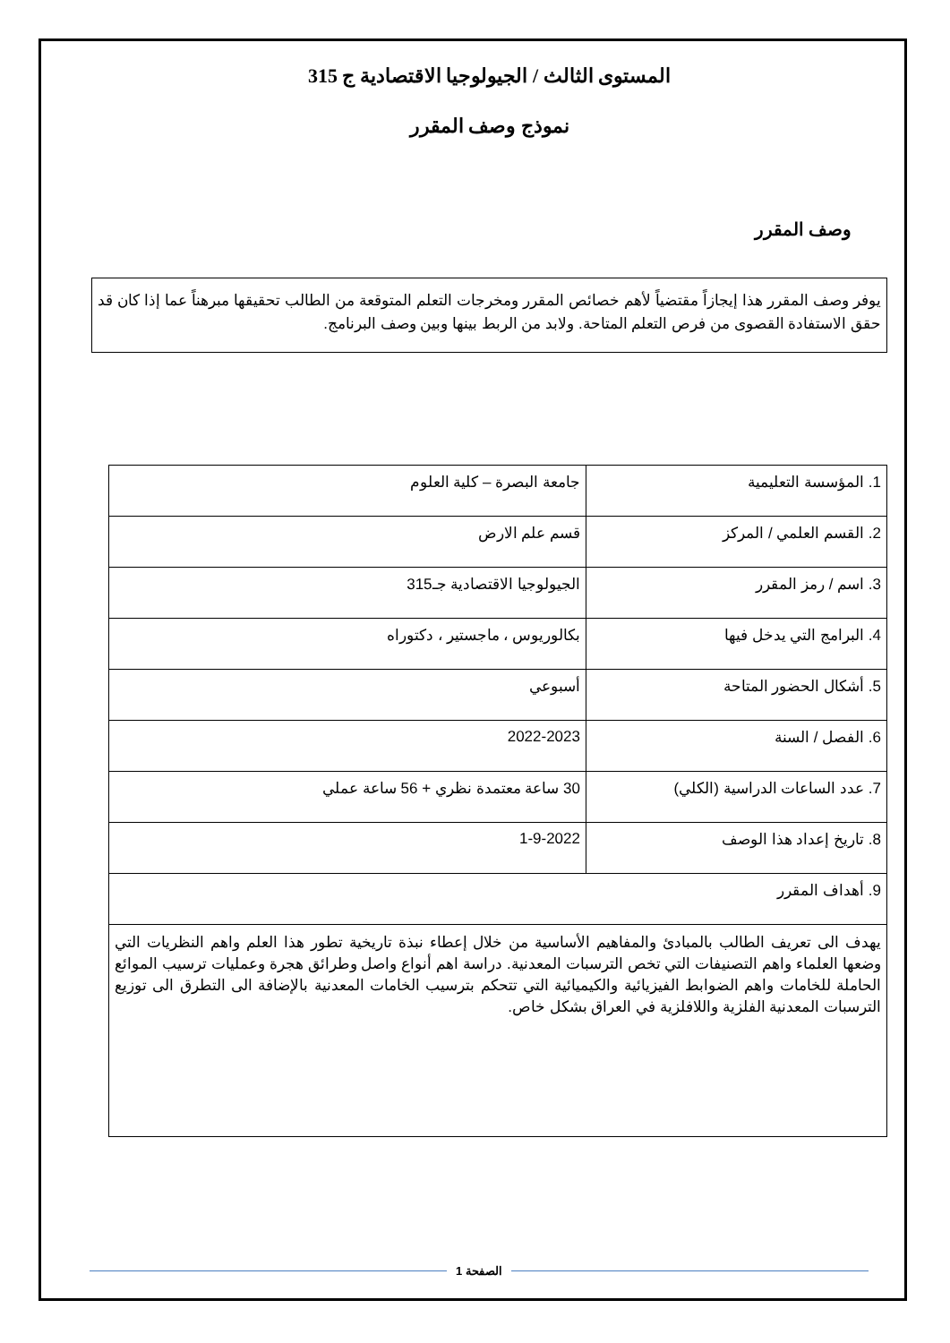المستوى الثالث / الجيولوجيا الاقتصادية ج 315
نموذج وصف المقرر
وصف المقرر
يوفر وصف المقرر هذا إيجازاً مقتضياً لأهم خصائص المقرر ومخرجات التعلم المتوقعة من الطالب تحقيقها مبرهناً عما إذا كان قد حقق الاستفادة القصوى من فرص التعلم المتاحة. ولابد من الربط بينها وبين وصف البرنامج.
| 1. المؤسسة التعليمية | جامعة البصرة – كلية العلوم |
| 2. القسم العلمي / المركز | قسم علم الارض |
| 3. اسم / رمز المقرر | الجيولوجيا الاقتصادية جـ315 |
| 4. البرامج التي يدخل فيها | بكالوريوس ، ماجستير ، دكتوراه |
| 5. أشكال الحضور المتاحة | أسبوعي |
| 6. الفصل / السنة | 2022-2023 |
| 7. عدد الساعات الدراسية (الكلي) | 30 ساعة معتمدة نظري + 56 ساعة عملي |
| 8. تاريخ إعداد هذا الوصف | 1-9-2022 |
| 9. أهداف المقرر | |
| يهدف الى تعريف الطالب بالمبادئ والمفاهيم الأساسية من خلال إعطاء نبذة تاريخية تطور هذا العلم واهم النظريات التي وضعها العلماء واهم التصنيفات التي تخص الترسبات المعدنية. دراسة اهم أنواع واصل وطرائق هجرة وعمليات ترسيب الموائع الحاملة للخامات واهم الضوابط الفيزيائية والكيميائية التي تتحكم بترسيب الخامات المعدنية بالإضافة الى التطرق الى توزيع الترسبات المعدنية الفلزية واللافلزية في العراق بشكل خاص. | |
الصفحة 1